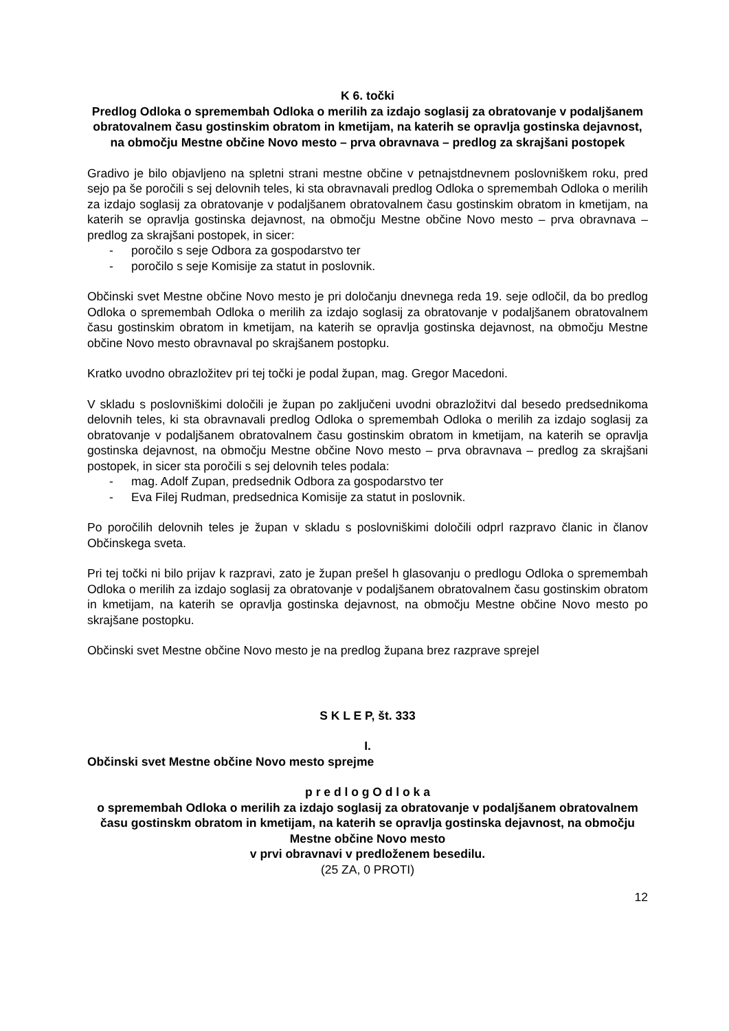K 6. točki
Predlog Odloka o spremembah Odloka o merilih za izdajo soglasij za obratovanje v podaljšanem obratovalnem času gostinskim obratom in kmetijam, na katerih se opravlja gostinska dejavnost, na območju Mestne občine Novo mesto – prva obravnava – predlog za skrajšani postopek
Gradivo je bilo objavljeno na spletni strani mestne občine v petnajstdnevnem poslovniškem roku, pred sejo pa še poročili s sej delovnih teles, ki sta obravnavali predlog Odloka o spremembah Odloka o merilih za izdajo soglasij za obratovanje v podaljšanem obratovalnem času gostinskim obratom in kmetijam, na katerih se opravlja gostinska dejavnost, na območju Mestne občine Novo mesto – prva obravnava – predlog za skrajšani postopek, in sicer:
- poročilo s seje Odbora za gospodarstvo ter
- poročilo s seje Komisije za statut in poslovnik.
Občinski svet Mestne občine Novo mesto je pri določanju dnevnega reda 19. seje odločil, da bo predlog Odloka o spremembah Odloka o merilih za izdajo soglasij za obratovanje v podaljšanem obratovalnem času gostinskim obratom in kmetijam, na katerih se opravlja gostinska dejavnost, na območju Mestne občine Novo mesto obravnaval po skrajšanem postopku.
Kratko uvodno obrazložitev pri tej točki je podal župan, mag. Gregor Macedoni.
V skladu s poslovniškimi določili je župan po zaključeni uvodni obrazložitvi dal besedo predsednikoma delovnih teles, ki sta obravnavali predlog Odloka o spremembah Odloka o merilih za izdajo soglasij za obratovanje v podaljšanem obratovalnem času gostinskim obratom in kmetijam, na katerih se opravlja gostinska dejavnost, na območju Mestne občine Novo mesto – prva obravnava – predlog za skrajšani postopek, in sicer sta poročili s sej delovnih teles podala:
- mag. Adolf Zupan, predsednik Odbora za gospodarstvo ter
- Eva Filej Rudman, predsednica Komisije za statut in poslovnik.
Po poročilih delovnih teles je župan v skladu s poslovniškimi določili odprl razpravo članic in članov Občinskega sveta.
Pri tej točki ni bilo prijav k razpravi, zato je župan prešel h glasovanju o predlogu Odloka o spremembah Odloka o merilih za izdajo soglasij za obratovanje v podaljšanem obratovalnem času gostinskim obratom in kmetijam, na katerih se opravlja gostinska dejavnost, na območju Mestne občine Novo mesto po skrajšane postopku.
Občinski svet Mestne občine Novo mesto je na predlog župana brez razprave sprejel
S K L E P, št. 333
I.
Občinski svet Mestne občine Novo mesto sprejme
p r e d l o g O d l o k a
o spremembah Odloka o merilih za izdajo soglasij za obratovanje v podaljšanem obratovalnem času gostinskm obratom in kmetijam, na katerih se opravlja gostinska dejavnost, na območju Mestne občine Novo mesto
v prvi obravnavi v predloženem besedilu.
(25 ZA, 0 PROTI)
12